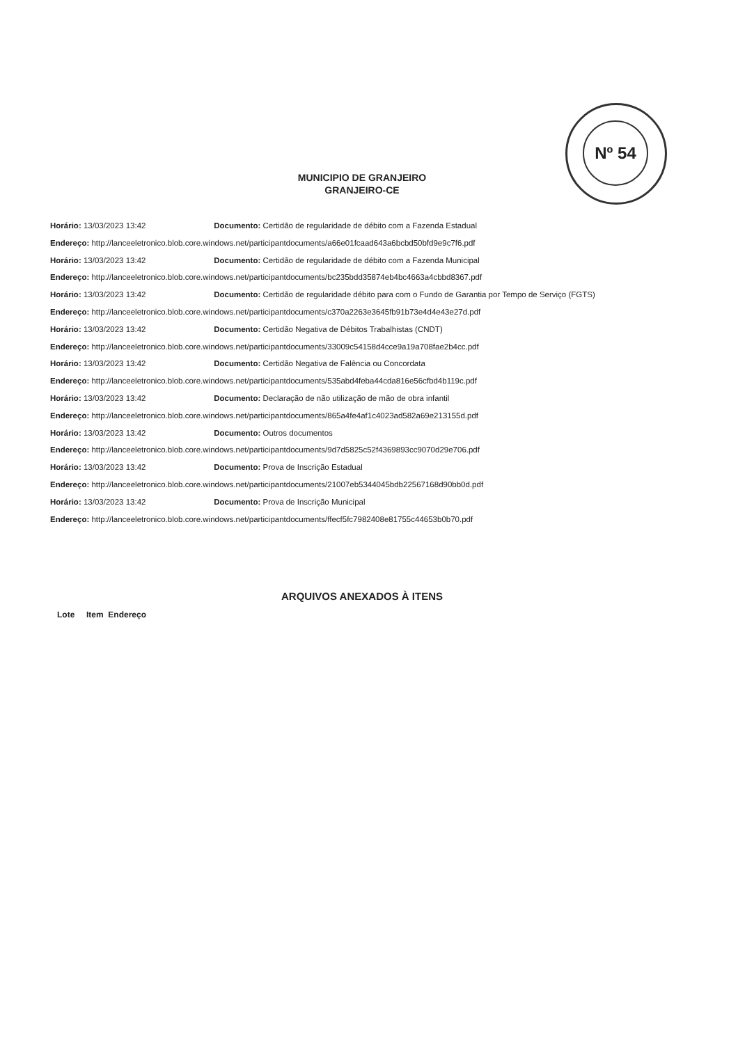Nº 54
MUNICIPIO DE GRANJEIRO
GRANJEIRO-CE
Horário: 13/03/2023 13:42 Documento: Certidão de regularidade de débito com a Fazenda Estadual
Endereço: http://lanceeletronico.blob.core.windows.net/participantdocuments/a66e01fcaad643a6bcbd50bfd9e9c7f6.pdf
Horário: 13/03/2023 13:42 Documento: Certidão de regularidade de débito com a Fazenda Municipal
Endereço: http://lanceeletronico.blob.core.windows.net/participantdocuments/bc235bdd35874eb4bc4663a4cbbd8367.pdf
Horário: 13/03/2023 13:42 Documento: Certidão de regularidade débito para com o Fundo de Garantia por Tempo de Serviço (FGTS)
Endereço: http://lanceeletronico.blob.core.windows.net/participantdocuments/c370a2263e3645fb91b73e4d4e43e27d.pdf
Horário: 13/03/2023 13:42 Documento: Certidão Negativa de Débitos Trabalhistas (CNDT)
Endereço: http://lanceeletronico.blob.core.windows.net/participantdocuments/33009c54158d4cce9a19a708fae2b4cc.pdf
Horário: 13/03/2023 13:42 Documento: Certidão Negativa de Falência ou Concordata
Endereço: http://lanceeletronico.blob.core.windows.net/participantdocuments/535abd4feba44cda816e56cfbd4b119c.pdf
Horário: 13/03/2023 13:42 Documento: Declaração de não utilização de mão de obra infantil
Endereço: http://lanceeletronico.blob.core.windows.net/participantdocuments/865a4fe4af1c4023ad582a69e213155d.pdf
Horário: 13/03/2023 13:42 Documento: Outros documentos
Endereço: http://lanceeletronico.blob.core.windows.net/participantdocuments/9d7d5825c52f4369893cc9070d29e706.pdf
Horário: 13/03/2023 13:42 Documento: Prova de Inscrição Estadual
Endereço: http://lanceeletronico.blob.core.windows.net/participantdocuments/21007eb5344045bdb22567168d90bb0d.pdf
Horário: 13/03/2023 13:42 Documento: Prova de Inscrição Municipal
Endereço: http://lanceeletronico.blob.core.windows.net/participantdocuments/ffecf5fc7982408e81755c44653b0b70.pdf
ARQUIVOS ANEXADOS À ITENS
Lote Item Endereço